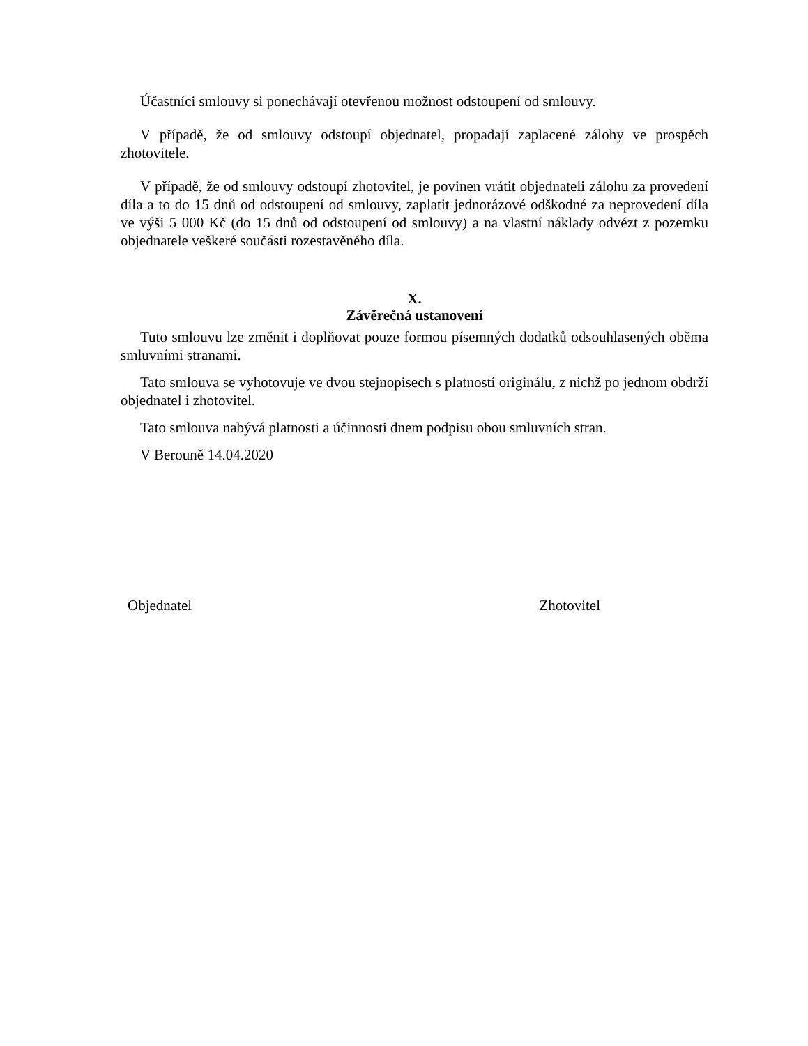Účastníci smlouvy si ponechávají otevřenou možnost odstoupení od smlouvy.
V případě, že od smlouvy odstoupí objednatel, propadají zaplacené zálohy ve prospěch zhotovitele.
V případě, že od smlouvy odstoupí zhotovitel, je povinen vrátit objednateli zálohu za provedení díla a to do 15 dnů od odstoupení od smlouvy, zaplatit jednorázové odškodné za neprovedení díla ve výši 5 000 Kč (do 15 dnů od odstoupení od smlouvy) a na vlastní náklady odvézt z pozemku objednatele veškeré součásti rozestavěného díla.
X.
Závěrečná ustanovení
Tuto smlouvu lze změnit i doplňovat pouze formou písemných dodatků odsouhlasených oběma smluvními stranami.
Tato smlouva se vyhotovuje ve dvou stejnopisech s platností originálu, z nichž po jednom obdrží objednatel i zhotovitel.
Tato smlouva nabývá platnosti a účinnosti dnem podpisu obou smluvních stran.
V Berouně 14.04.2020
Objednatel Zhotovitel